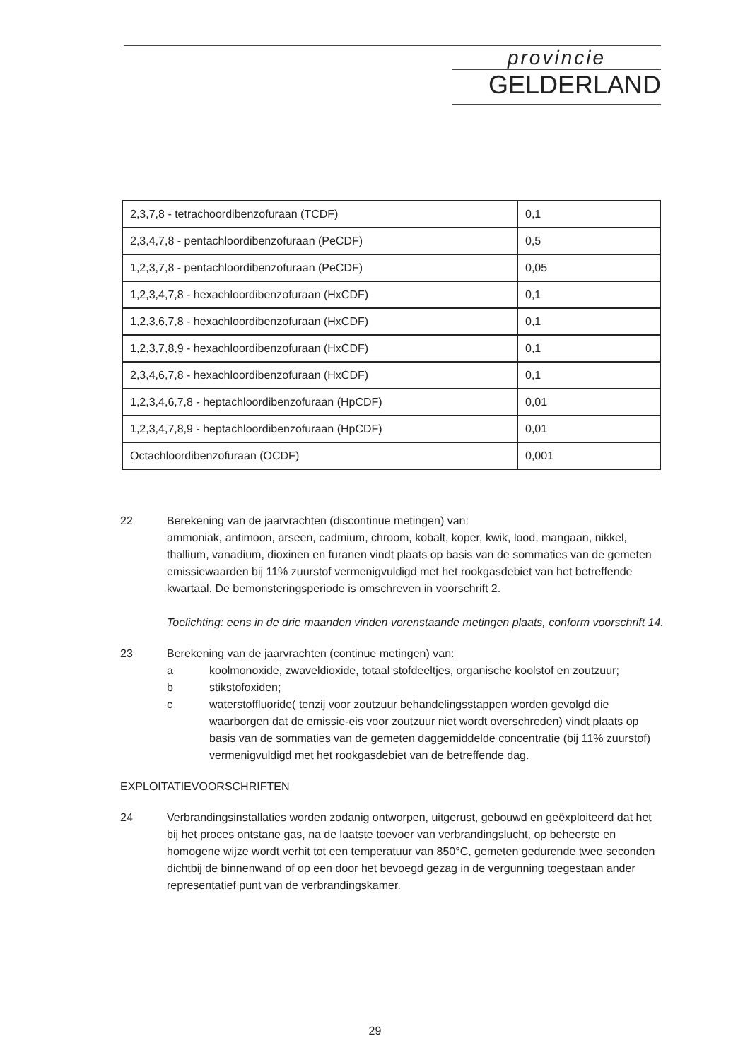provincie
GELDERLAND
| 2,3,7,8 - tetrachoordibenzofuraan (TCDF) | 0,1 |
| 2,3,4,7,8 - pentachloordibenzofuraan (PeCDF) | 0,5 |
| 1,2,3,7,8 - pentachloordibenzofuraan (PeCDF) | 0,05 |
| 1,2,3,4,7,8 - hexachloordibenzofuraan (HxCDF) | 0,1 |
| 1,2,3,6,7,8 - hexachloordibenzofuraan (HxCDF) | 0,1 |
| 1,2,3,7,8,9 - hexachloordibenzofuraan (HxCDF) | 0,1 |
| 2,3,4,6,7,8 - hexachloordibenzofuraan (HxCDF) | 0,1 |
| 1,2,3,4,6,7,8 - heptachloordibenzofuraan (HpCDF) | 0,01 |
| 1,2,3,4,7,8,9 - heptachloordibenzofuraan (HpCDF) | 0,01 |
| Octachloordibenzofuraan (OCDF) | 0,001 |
22 Berekening van de jaarvrachten (discontinue metingen) van:
ammoniak, antimoon, arseen, cadmium, chroom, kobalt, koper, kwik, lood, mangaan, nikkel, thallium, vanadium, dioxinen en furanen vindt plaats op basis van de sommaties van de gemeten emissiewaarden bij 11% zuurstof vermenigvuldigd met het rookgasdebiet van het betreffende kwartaal. De bemonsteringsperiode is omschreven in voorschrift 2.
Toelichting: eens in de drie maanden vinden vorenstaande metingen plaats, conform voorschrift 14.
23 Berekening van de jaarvrachten (continue metingen) van:
a koolmonoxide, zwaveldioxide, totaal stofdeeltjes, organische koolstof en zoutzuur;
b stikstofoxiden;
c waterstoffluoride( tenzij voor zoutzuur behandelingsstappen worden gevolgd die waarborgen dat de emissie-eis voor zoutzuur niet wordt overschreden) vindt plaats op basis van de sommaties van de gemeten daggemiddelde concentratie (bij 11% zuurstof) vermenigvuldigd met het rookgasdebiet van de betreffende dag.
EXPLOITATIEVOORSCHRIFTEN
24 Verbrandingsinstallaties worden zodanig ontworpen, uitgerust, gebouwd en geëxploiteerd dat het bij het proces ontstane gas, na de laatste toevoer van verbrandingslucht, op beheerste en homogene wijze wordt verhit tot een temperatuur van 850°C, gemeten gedurende twee seconden dichtbij de binnenwand of op een door het bevoegd gezag in de vergunning toegestaan ander representatief punt van de verbrandingskamer.
29